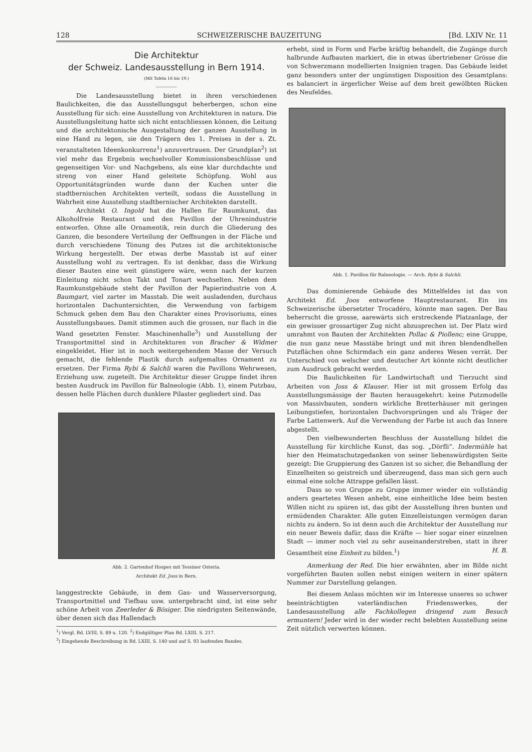128 SCHWEIZERISCHE BAUZEITUNG [Bd. LXIV Nr. 11
Die Architektur
der Schweiz. Landesausstellung in Bern 1914.
(Mit Tafeln 16 bis 19.)
Die Landesausstellung bietet in ihren verschiedenen Baulichkeiten, die das Ausstellungsgut beherbergen, schon eine Ausstellung für sich: eine Ausstellung von Architekturen in natura. Die Ausstellungsleitung hatte sich nicht entschliessen können, die Leitung und die architektonische Ausgestaltung der ganzen Ausstellung in eine Hand zu legen, sie den Trägern des 1. Preises in der s. Zt. veranstalteten Ideenkonkurrenz<sup>1</sup>) anzuvertrauen. Der Grundplan<sup>2</sup>) ist viel mehr das Ergebnis wechselvoller Kommissionsbeschlüsse und gegenseitigen Vor- und Nachgebens, als eine klar durchdachte und streng von einer Hand geleitete Schöpfung. Wohl aus Opportunitätsgründen wurde dann der Kuchen unter die stadtbernischen Architekten verteilt, sodass die Ausstellung in Wahrheit eine Ausstellung stadtbernischer Architekten darstellt.
Architekt O. Ingold hat die Hallen für Raumkunst, das Alkoholfreie Restaurant und den Pavillon der Uhrenindustrie entworfen. Ohne alle Ornamentik, rein durch die Gliederung des Ganzen, die besondere Verteilung der Oeffnungen in der Fläche und durch verschiedene Tönung des Putzes ist die architektonische Wirkung hergestellt. Der etwas derbe Masstab ist auf einer Ausstellung wohl zu vertragen. Es ist denkbar, dass die Wirkung dieser Bauten eine weit günstigere wäre, wenn nach der kurzen Einleitung nicht schon Takt und Tonart wechselten. Neben dem Raumkunstgebäude steht der Pavillon der Papierindustrie von A. Baumgart, viel zarter im Masstab. Die weit ausladenden, durchaus horizontalen Dachuntersichten, die Verwendung von farbigem Schmuck geben dem Bau den Charakter eines Provisoriums, eines Ausstellungsbaues. Damit stimmen auch die grossen, nur flach in die Wand gesetzten Fenster. Maschinenhalle<sup>3</sup>) und Ausstellung der Transportmittel sind in Architekturen von Bracher & Widmer eingekleidet. Hier ist in noch weitergehendem Masse der Versuch gemacht, die fehlende Plastik durch aufgemaltes Ornament zu ersetzen. Der Firma Rybi & Salchli waren die Pavillons Wehrwesen, Erziehung usw. zugeteilt. Die Architektur dieser Gruppe findet ihren besten Ausdruck im Pavillon für Balneologie (Abb. 1), einem Putzbau, dessen helle Flächen durch dunklere Pilaster gegliedert sind. Das
Abb. 2. Gartenhof Hospes mit Tessiner Osteria.
Architekt Ed. Joos in Bern.
langgestreckte Gebäude, in dem Gas- und Wasserversorgung, Transportmittel und Tiefbau usw. untergebracht sind, ist eine sehr schöne Arbeit von Zeerleder & Bösiger. Die niedrigsten Seitenwände, über denen sich das Hallendach
<sup>1</sup>) Vergl. Bd. LVIII, S. 89 u. 120. <sup>2</sup>) Endgültiger Plan Bd. LXIII, S. 217.
<sup>3</sup>) Eingehende Beschreibung in Bd. LXIII, S. 140 und auf S. 93 laufenden Bandes.
erhebt, sind in Form und Farbe kräftig behandelt, die Zugänge durch halbrunde Aufbauten markiert, die in etwas übertriebener Grösse die von Schwerzmann modellierten Insignien tragen. Das Gebäude leidet ganz besonders unter der ungünstigen Disposition des Gesamtplans: es balanciert in ärgerlicher Weise auf dem breit gewölbten Rücken des Neufeldes.
Abb. 1. Pavillon für Balneologie. — Arch. Rybi & Salchli.
Das dominierende Gebäude des Mittelfeldes ist das von Architekt Ed. Joos entworfene Hauptrestaurant. Ein ins Schweizerische übersetzter Trocadéro, könnte man sagen. Der Bau beherrscht die grosse, aarewärts sich erstreckende Platzanlage, der ein gewisser grossartiger Zug nicht abzusprechen ist. Der Platz wird umrahmt von Bauten der Architekten Pollac & Piollenc; eine Gruppe, die nun ganz neue Masstäbe bringt und mit ihren blendendhellen Putzflächen ohne Schirmdach ein ganz anderes Wesen verrät. Der Unterschied von welscher und deutscher Art könnte nicht deutlicher zum Ausdruck gebracht werden.
Die Baulichkeiten für Landwirtschaft und Tierzucht sind Arbeiten von Joss & Klauser. Hier ist mit grossem Erfolg das Ausstellungsmässige der Bauten herausgekehrt: keine Putzmodelle von Massivbauten, sondern wirkliche Bretterhäuser mit geringen Leibungstiefen, horizontalen Dachvorsprüngen und als Träger der Farbe Lattenwerk. Auf die Verwendung der Farbe ist auch das Innere abgestellt.
Den vielbewunderten Beschluss der Ausstellung bildet die Ausstellung für kirchliche Kunst, das sog. „Dörfli“. Indermühle hat hier den Heimatschutzgedanken von seiner liebenswürdigsten Seite gezeigt: Die Gruppierung des Ganzen ist so sicher, die Behandlung der Einzelheiten so geistreich und überzeugend, dass man sich gern auch einmal eine solche Attrappe gefallen lässt.
Dass so von Gruppe zu Gruppe immer wieder ein vollständig anders geartetes Wesen anhebt, eine einheitliche Idee beim besten Willen nicht zu spüren ist, das gibt der Ausstellung ihren bunten und ermüdenden Charakter. Alle guten Einzelleistungen vermögen daran nichts zu ändern. So ist denn auch die Architektur der Ausstellung nur ein neuer Beweis dafür, dass die Kräfte — hier sogar einer einzelnen Stadt — immer noch viel zu sehr auseinanderstreben, statt in ihrer Gesamtheit eine Einheit zu bilden.<sup>1</sup>) H. B.
Anmerkung der Red. Die hier erwähnten, aber im Bilde nicht vorgeführten Bauten sollen nebst einigen weitern in einer spätern Nummer zur Darstellung gelangen.
Bei diesem Anlass möchten wir im Interesse unseres so schwer beeinträchtigten vaterländischen Friedenswerkes, der Landesausstellung alle Fachkollegen dringend zum Besuch ermuntern! Jeder wird in der wieder recht belebten Ausstellung seine Zeit nützlich verwerten können.